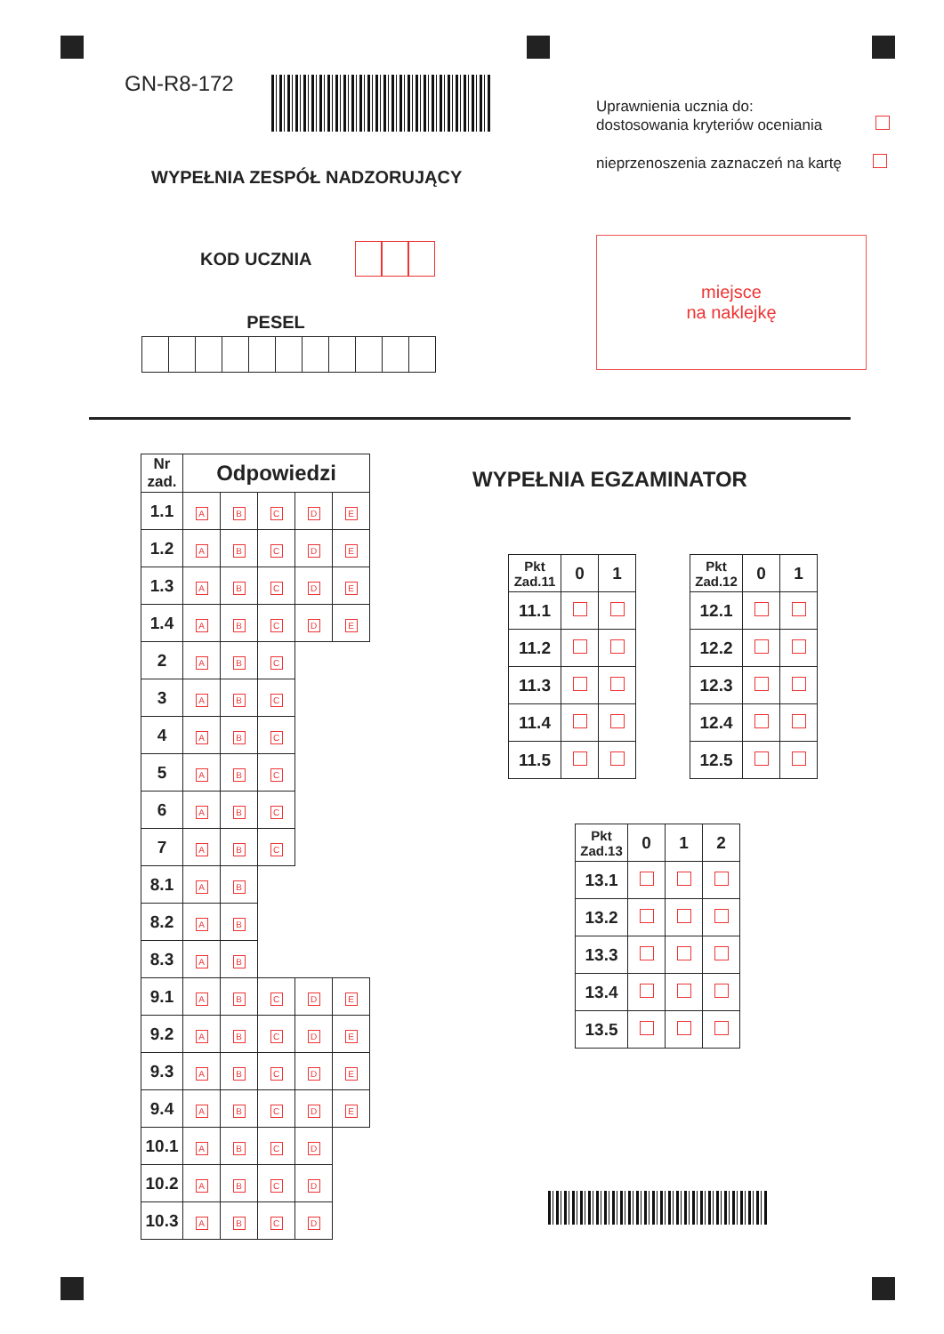GN-R8-172
WYPEŁNIA ZESPÓŁ NADZORUJĄCY
KOD UCZNIA
PESEL
Uprawnienia ucznia do:
dostosowania kryteriów oceniania
nieprzenoszenia zaznaczeń na kartę
miejsce
na naklejkę
| Nr zad. | Odpowiedzi | | | | |
| --- | --- | --- | --- | --- | --- |
| 1.1 | A | B | C | D | E |
| 1.2 | A | B | C | D | E |
| 1.3 | A | B | C | D | E |
| 1.4 | A | B | C | D | E |
| 2 | A | B | C | | |
| 3 | A | B | C | | |
| 4 | A | B | C | | |
| 5 | A | B | C | | |
| 6 | A | B | C | | |
| 7 | A | B | C | | |
| 8.1 | A | B | | | |
| 8.2 | A | B | | | |
| 8.3 | A | B | | | |
| 9.1 | A | B | C | D | E |
| 9.2 | A | B | C | D | E |
| 9.3 | A | B | C | D | E |
| 9.4 | A | B | C | D | E |
| 10.1 | A | B | C | D | |
| 10.2 | A | B | C | D | |
| 10.3 | A | B | C | D | |
WYPEŁNIA EGZAMINATOR
| Pkt Zad.11 | 0 | 1 |
| 11.1 | | |
| 11.2 | | |
| 11.3 | | |
| 11.4 | | |
| 11.5 | | |
| Pkt Zad.12 | 0 | 1 |
| 12.1 | | |
| 12.2 | | |
| 12.3 | | |
| 12.4 | | |
| 12.5 | | |
| Pkt Zad.13 | 0 | 1 | 2 |
| 13.1 | | | |
| 13.2 | | | |
| 13.3 | | | |
| 13.4 | | | |
| 13.5 | | | |